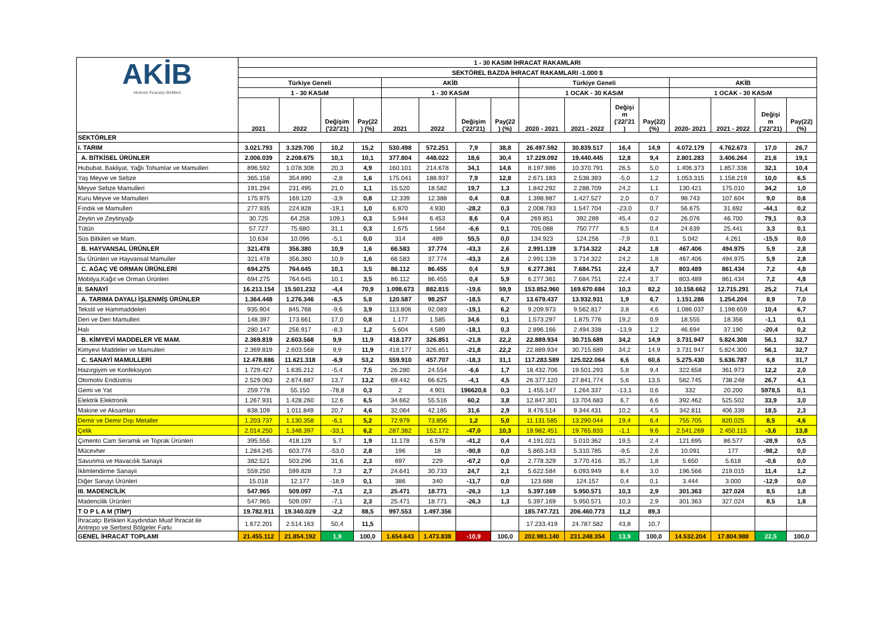| AKİB Akdeniz İhracatçı Birlikleri | 1 - 30 KASIM İHRACAT RAKAMLARI | | | | | | | | | | | | | | | |
| --- | --- | --- | --- | --- | --- | --- | --- | --- | --- | --- | --- | --- | --- | --- | --- | --- |
| | SEKTÖREL BAZDA İHRACAT RAKAMLARI -1.000 $ | | | | | | | | | | | | | | | |
| | Türkiye Geneli | | | | AKİB | | | | Türkiye Geneli | | | | AKİB | | | |
| | 1 - 30 KASıM | | | | 1 - 30 KASıM | | | | 1 OCAK - 30 KASıM | | | | 1 OCAK - 30 KASıM | | | |
| | 2021 | 2022 | Değişim ('22/'21) | Pay(22 ) (%) | 2021 | 2022 | Değişim ('22/'21) | Pay(22 ) (%) | 2020 - 2021 | 2021 - 2022 | Değişi m ('22/'21 ) | Pay(22) (%) | 2020- 2021 | 2021 - 2022 | Değişi m ('22/'21) | Pay(22) (%) |
| SEKTÖRLER | | | | | | | | | | | | | | | | |
| I. TARIM | 3.021.793 | 3.329.700 | 10,2 | 15,2 | 530.498 | 572.251 | 7,9 | 38,8 | 26.497.592 | 30.839.517 | 16,4 | 14,9 | 4.072.179 | 4.762.673 | 17,0 | 26,7 |
| A. BİTKİSEL ÜRÜNLER | 2.006.039 | 2.208.675 | 10,1 | 10,1 | 377.804 | 448.022 | 18,6 | 30,4 | 17.229.092 | 19.440.445 | 12,8 | 9,4 | 2.801.283 | 3.406.264 | 21,6 | 19,1 |
| Hububat, Bakliyat, Yağlı Tohumlar ve Mamulleri | 896.592 | 1.078.308 | 20,3 | 4,9 | 160.101 | 214.678 | 34,1 | 14,6 | 8.197.986 | 10.370.791 | 26,5 | 5,0 | 1.406.373 | 1.857.338 | 32,1 | 10,4 |
| Yaş Meyve ve Sebze | 365.158 | 354.890 | -2,8 | 1,6 | 175.041 | 188.937 | 7,9 | 12,8 | 2.671.183 | 2.538.393 | -5,0 | 1,2 | 1.053.315 | 1.158.219 | 10,0 | 6,5 |
| Meyve Sebze Mamulleri | 191.294 | 231.495 | 21,0 | 1,1 | 15.520 | 18.582 | 19,7 | 1,3 | 1.842.292 | 2.288.709 | 24,2 | 1,1 | 130.421 | 175.010 | 34,2 | 1,0 |
| Kuru Meyve ve Mamulleri | 175.975 | 169.120 | -3,9 | 0,8 | 12.339 | 12.388 | 0,4 | 0,8 | 1.398.987 | 1.427.527 | 2,0 | 0,7 | 98.743 | 107.604 | 9,0 | 0,6 |
| Fındık ve Mamulleri | 277.935 | 224.828 | -19,1 | 1,0 | 6.870 | 4.930 | -28,2 | 0,3 | 2.008.783 | 1.547.704 | -23,0 | 0,7 | 56.675 | 31.692 | -44,1 | 0,2 |
| Zeytin ve Zeytinyağı | 30.725 | 64.258 | 109,1 | 0,3 | 5.944 | 6.453 | 8,6 | 0,4 | 269.851 | 392.289 | 45,4 | 0,2 | 26.076 | 46.700 | 79,1 | 0,3 |
| Tütün | 57.727 | 75.680 | 31,1 | 0,3 | 1.675 | 1.564 | -6,6 | 0,1 | 705.088 | 750.777 | 6,5 | 0,4 | 24.639 | 25.441 | 3,3 | 0,1 |
| Süs Bitkileri ve Mam. | 10.634 | 10.096 | -5,1 | 0,0 | 314 | 489 | 55,5 | 0,0 | 134.923 | 124.256 | -7,9 | 0,1 | 5.042 | 4.261 | -15,5 | 0,0 |
| B. HAYVANSAL ÜRÜNLER | 321.478 | 356.380 | 10,9 | 1,6 | 66.583 | 37.774 | -43,3 | 2,6 | 2.991.139 | 3.714.322 | 24,2 | 1,8 | 467.406 | 494.975 | 5,9 | 2,8 |
| Su Ürünleri ve Hayvansal Mamuller | 321.478 | 356.380 | 10,9 | 1,6 | 66.583 | 37.774 | -43,3 | 2,6 | 2.991.139 | 3.714.322 | 24,2 | 1,8 | 467.406 | 494.975 | 5,9 | 2,8 |
| C. AĞAÇ VE ORMAN ÜRÜNLERİ | 694.275 | 764.645 | 10,1 | 3,5 | 86.112 | 86.455 | 0,4 | 5,9 | 6.277.361 | 7.684.751 | 22,4 | 3,7 | 803.489 | 861.434 | 7,2 | 4,8 |
| Mobilya,Kağıt ve Orman Ürünleri | 694.275 | 764.645 | 10,1 | 3,5 | 86.112 | 86.455 | 0,4 | 5,9 | 6.277.361 | 7.684.751 | 22,4 | 3,7 | 803.489 | 861.434 | 7,2 | 4,8 |
| II. SANAYİ | 16.213.154 | 15.501.232 | -4,4 | 70,9 | 1.098.673 | 882.815 | -19,6 | 59,9 | 153.852.960 | 169.670.684 | 10,3 | 82,2 | 10.158.662 | 12.715.291 | 25,2 | 71,4 |
| A. TARIMA DAYALI İŞLENMİŞ ÜRÜNLER | 1.364.448 | 1.276.346 | -6,5 | 5,8 | 120.587 | 98.257 | -18,5 | 6,7 | 13.679.437 | 13.932.931 | 1,9 | 6,7 | 1.151.286 | 1.254.204 | 8,9 | 7,0 |
| Tekstil ve Hammaddeleri | 935.904 | 845.768 | -9,6 | 3,9 | 113.806 | 92.083 | -19,1 | 6,2 | 9.209.973 | 9.562.817 | 3,8 | 4,6 | 1.086.037 | 1.198.659 | 10,4 | 6,7 |
| Deri ve Deri Mamulleri | 148.397 | 173.661 | 17,0 | 0,8 | 1.177 | 1.585 | 34,6 | 0,1 | 1.573.297 | 1.875.776 | 19,2 | 0,9 | 18.555 | 18.356 | -1,1 | 0,1 |
| Halı | 280.147 | 256.917 | -8,3 | 1,2 | 5.604 | 4.589 | -18,1 | 0,3 | 2.896.166 | 2.494.338 | -13,9 | 1,2 | 46.694 | 37.190 | -20,4 | 0,2 |
| B. KİMYEVİ MADDELER VE MAM. | 2.369.819 | 2.603.568 | 9,9 | 11,9 | 418.177 | 326.851 | -21,8 | 22,2 | 22.889.934 | 30.715.689 | 34,2 | 14,9 | 3.731.947 | 5.824.300 | 56,1 | 32,7 |
| Kimyevi Maddeler ve Mamulleri | 2.369.819 | 2.603.568 | 9,9 | 11,9 | 418.177 | 326.851 | -21,8 | 22,2 | 22.889.934 | 30.715.689 | 34,2 | 14,9 | 3.731.947 | 5.824.300 | 56,1 | 32,7 |
| C. SANAYİ MAMULLERİ | 12.478.886 | 11.621.318 | -6,9 | 53,2 | 559.910 | 457.707 | -18,3 | 31,1 | 117.283.589 | 125.022.064 | 6,6 | 60,6 | 5.275.430 | 5.636.787 | 6,8 | 31,7 |
| Hazırgiyim ve Konfeksiyon | 1.729.427 | 1.635.212 | -5,4 | 7,5 | 26.280 | 24.554 | -6,6 | 1,7 | 18.432.706 | 19.501.293 | 5,8 | 9,4 | 322.658 | 361.973 | 12,2 | 2,0 |
| Otomotiv Endüstrisi | 2.529.063 | 2.874.887 | 13,7 | 13,2 | 69.442 | 66.625 | -4,1 | 4,5 | 26.377.120 | 27.841.774 | 5,6 | 13,5 | 582.745 | 738.248 | 26,7 | 4,1 |
| Gemi ve Yat | 259.778 | 55.150 | -78,8 | 0,3 | 2 | 4.901 | 196620,6 | 0,3 | 1.455.147 | 1.264.337 | -13,1 | 0,6 | 332 | 20.200 | 5978,5 | 0,1 |
| Elektrik Elektronik | 1.267.931 | 1.428.260 | 12,6 | 6,5 | 34.662 | 55.516 | 60,2 | 3,8 | 12.847.301 | 13.704.683 | 6,7 | 6,6 | 392.462 | 525.502 | 33,9 | 3,0 |
| Makine ve Aksamları | 838.109 | 1.011.849 | 20,7 | 4,6 | 32.064 | 42.185 | 31,6 | 2,9 | 8.476.514 | 9.344.431 | 10,2 | 4,5 | 342.811 | 406.339 | 18,5 | 2,3 |
| Demir ve Demir Dışı Metaller | 1.203.737 | 1.130.358 | -6,1 | 5,2 | 72.979 | 73.856 | 1,2 | 5,0 | 11.131.585 | 13.290.044 | 19,4 | 6,4 | 755.705 | 820.025 | 8,5 | 4,6 |
| Çelik | 2.014.250 | 1.348.397 | -33,1 | 6,2 | 287.382 | 152.172 | -47,0 | 10,3 | 19.982.451 | 19.765.833 | -1,1 | 9,6 | 2.541.269 | 2.450.115 | -3,6 | 13,8 |
| Çimento Cam Seramik ve Toprak Ürünleri | 395.556 | 418.129 | 5,7 | 1,9 | 11.178 | 6.578 | -41,2 | 0,4 | 4.191.021 | 5.010.362 | 19,5 | 2,4 | 121.695 | 86.577 | -28,9 | 0,5 |
| Mücevher | 1.284.245 | 603.774 | -53,0 | 2,8 | 196 | 18 | -90,8 | 0,0 | 5.865.143 | 5.310.785 | -9,5 | 2,6 | 10.091 | 177 | -98,2 | 0,0 |
| Savunma ve Havacılık Sanayii | 382.521 | 503.296 | 31,6 | 2,3 | 697 | 229 | -67,2 | 0,0 | 2.778.329 | 3.770.416 | 35,7 | 1,8 | 5.650 | 5.618 | -0,6 | 0,0 |
| İklimlendirme Sanayii | 559.250 | 599.828 | 7,3 | 2,7 | 24.641 | 30.733 | 24,7 | 2,1 | 5.622.584 | 6.093.949 | 8,4 | 3,0 | 196.566 | 219.015 | 11,4 | 1,2 |
| Diğer Sanayi Ürünleri | 15.018 | 12.177 | -18,9 | 0,1 | 386 | 340 | -11,7 | 0,0 | 123.688 | 124.157 | 0,4 | 0,1 | 3.444 | 3.000 | -12,9 | 0,0 |
| III. MADENCİLİK | 547.965 | 509.097 | -7,1 | 2,3 | 25.471 | 18.771 | -26,3 | 1,3 | 5.397.169 | 5.950.571 | 10,3 | 2,9 | 301.363 | 327.024 | 8,5 | 1,8 |
| Madencilik Ürünleri | 547.965 | 509.097 | -7,1 | 2,3 | 25.471 | 18.771 | -26,3 | 1,3 | 5.397.169 | 5.950.571 | 10,3 | 2,9 | 301.363 | 327.024 | 8,5 | 1,8 |
| T O P L A M (TİM*) | 19.782.911 | 19.340.029 | -2,2 | 88,5 | 997.553 | 1.497.356 | | | 185.747.721 | 206.460.773 | 11,2 | 89,3 | | | | |
| İhracatçı Birlikleri Kaydından Muaf İhracat ile Antrepo ve Serbest Bölgeler Farkı | 1.672.201 | 2.514.163 | 50,4 | 11,5 | | | | | 17.233.419 | 24.787.582 | 43,8 | 10,7 | | | | |
| GENEL İHRACAT TOPLAMI | 21.455.112 | 21.854.192 | 1,9 | 100,0 | 1.654.643 | 1.473.838 | -10,9 | 100,0 | 202.981.140 | 231.248.354 | 13,9 | 100,0 | 14.532.204 | 17.804.988 | 22,5 | 100,0 |